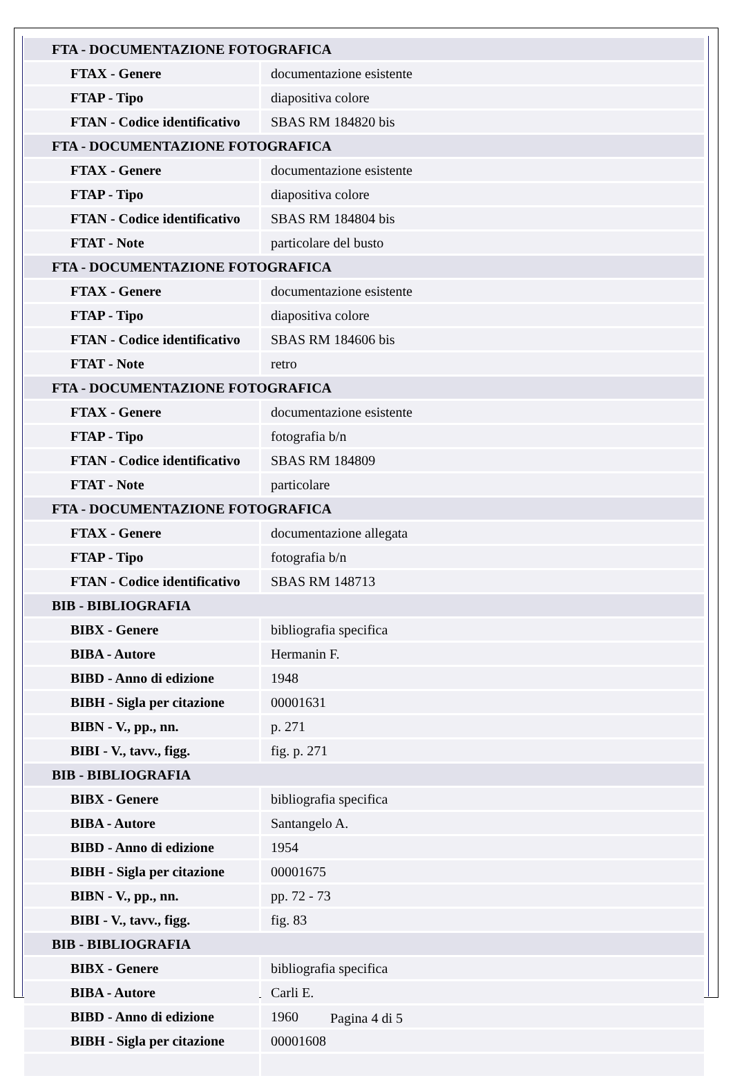| FTA - DOCUMENTAZIONE FOTOGRAFICA | |
| FTAX - Genere | documentazione esistente |
| FTAP - Tipo | diapositiva colore |
| FTAN - Codice identificativo | SBAS RM 184820 bis |
| FTA - DOCUMENTAZIONE FOTOGRAFICA | |
| FTAX - Genere | documentazione esistente |
| FTAP - Tipo | diapositiva colore |
| FTAN - Codice identificativo | SBAS RM 184804 bis |
| FTAT - Note | particolare del busto |
| FTA - DOCUMENTAZIONE FOTOGRAFICA | |
| FTAX - Genere | documentazione esistente |
| FTAP - Tipo | diapositiva colore |
| FTAN - Codice identificativo | SBAS RM 184606 bis |
| FTAT - Note | retro |
| FTA - DOCUMENTAZIONE FOTOGRAFICA | |
| FTAX - Genere | documentazione esistente |
| FTAP - Tipo | fotografia b/n |
| FTAN - Codice identificativo | SBAS RM 184809 |
| FTAT - Note | particolare |
| FTA - DOCUMENTAZIONE FOTOGRAFICA | |
| FTAX - Genere | documentazione allegata |
| FTAP - Tipo | fotografia b/n |
| FTAN - Codice identificativo | SBAS RM 148713 |
| BIB - BIBLIOGRAFIA | |
| BIBX - Genere | bibliografia specifica |
| BIBA - Autore | Hermanin F. |
| BIBD - Anno di edizione | 1948 |
| BIBH - Sigla per citazione | 00001631 |
| BIBN - V., pp., nn. | p. 271 |
| BIBI - V., tavv., figg. | fig. p. 271 |
| BIB - BIBLIOGRAFIA | |
| BIBX - Genere | bibliografia specifica |
| BIBA - Autore | Santangelo A. |
| BIBD - Anno di edizione | 1954 |
| BIBH - Sigla per citazione | 00001675 |
| BIBN - V., pp., nn. | pp. 72 - 73 |
| BIBI - V., tavv., figg. | fig. 83 |
| BIB - BIBLIOGRAFIA | |
| BIBX - Genere | bibliografia specifica |
| BIBA - Autore | Carli E. |
| BIBD - Anno di edizione | 1960 |
| BIBH - Sigla per citazione | 00001608 |
Pagina 4 di 5